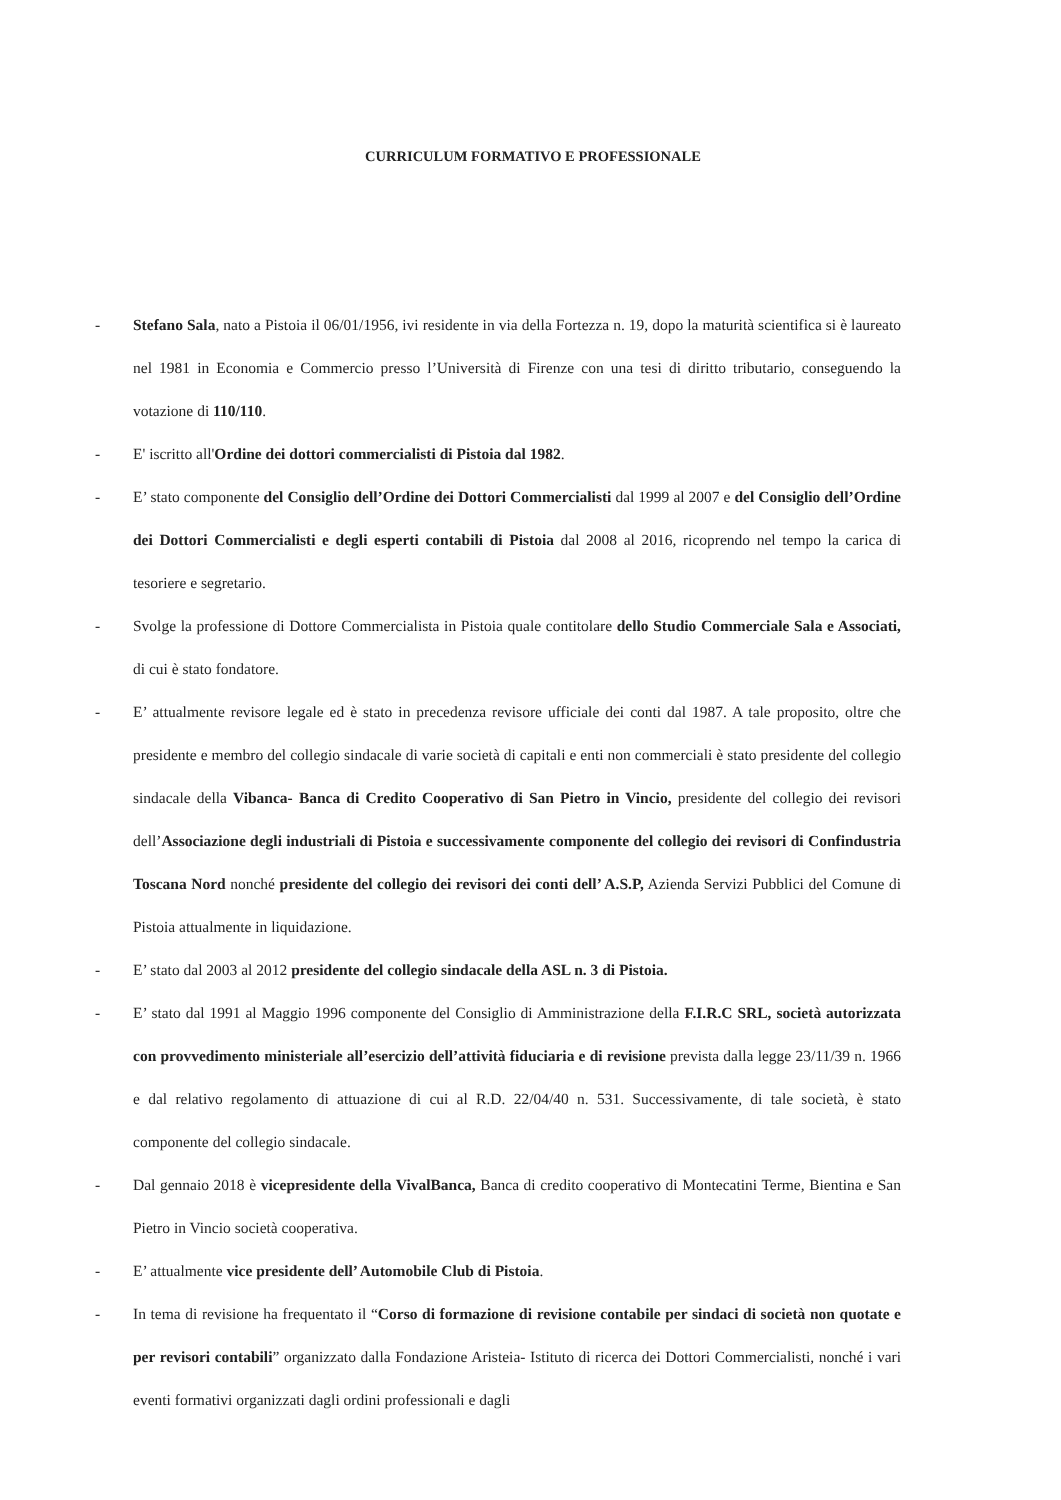CURRICULUM FORMATIVO E PROFESSIONALE
- Stefano Sala, nato a Pistoia il 06/01/1956, ivi residente in via della Fortezza n. 19, dopo la maturità scientifica si è laureato nel 1981 in Economia e Commercio presso l’Università di Firenze con una tesi di diritto tributario, conseguendo la votazione di 110/110.
- E' iscritto all'Ordine dei dottori commercialisti di Pistoia dal 1982.
- E’ stato componente del Consiglio dell’Ordine dei Dottori Commercialisti dal 1999 al 2007 e del Consiglio dell’Ordine dei Dottori Commercialisti e degli esperti contabili di Pistoia dal 2008 al 2016, ricoprendo nel tempo la carica di tesoriere e segretario.
- Svolge la professione di Dottore Commercialista in Pistoia quale contitolare dello Studio Commerciale Sala e Associati, di cui è stato fondatore.
- E’ attualmente revisore legale ed è stato in precedenza revisore ufficiale dei conti dal 1987. A tale proposito, oltre che presidente e membro del collegio sindacale di varie società di capitali e enti non commerciali è stato presidente del collegio sindacale della Vibanca- Banca di Credito Cooperativo di San Pietro in Vincio, presidente del collegio dei revisori dell’Associazione degli industriali di Pistoia e successivamente componente del collegio dei revisori di Confindustria Toscana Nord nonché presidente del collegio dei revisori dei conti dell’ A.S.P, Azienda Servizi Pubblici del Comune di Pistoia attualmente in liquidazione.
- E’ stato dal 2003 al 2012 presidente del collegio sindacale della ASL n. 3 di Pistoia.
- E’ stato dal 1991 al Maggio 1996 componente del Consiglio di Amministrazione della F.I.R.C SRL, società autorizzata con provvedimento ministeriale all’esercizio dell’attività fiduciaria e di revisione prevista dalla legge 23/11/39 n. 1966 e dal relativo regolamento di attuazione di cui al R.D. 22/04/40 n. 531. Successivamente, di tale società, è stato componente del collegio sindacale.
- Dal gennaio 2018 è vicepresidente della VivalBanca, Banca di credito cooperativo di Montecatini Terme, Bientina e San Pietro in Vincio società cooperativa.
- E’ attualmente vice presidente dell’ Automobile Club di Pistoia.
- In tema di revisione ha frequentato il “Corso di formazione di revisione contabile per sindaci di società non quotate e per revisori contabili” organizzato dalla Fondazione Aristeia- Istituto di ricerca dei Dottori Commercialisti, nonché i vari eventi formativi organizzati dagli ordini professionali e dagli